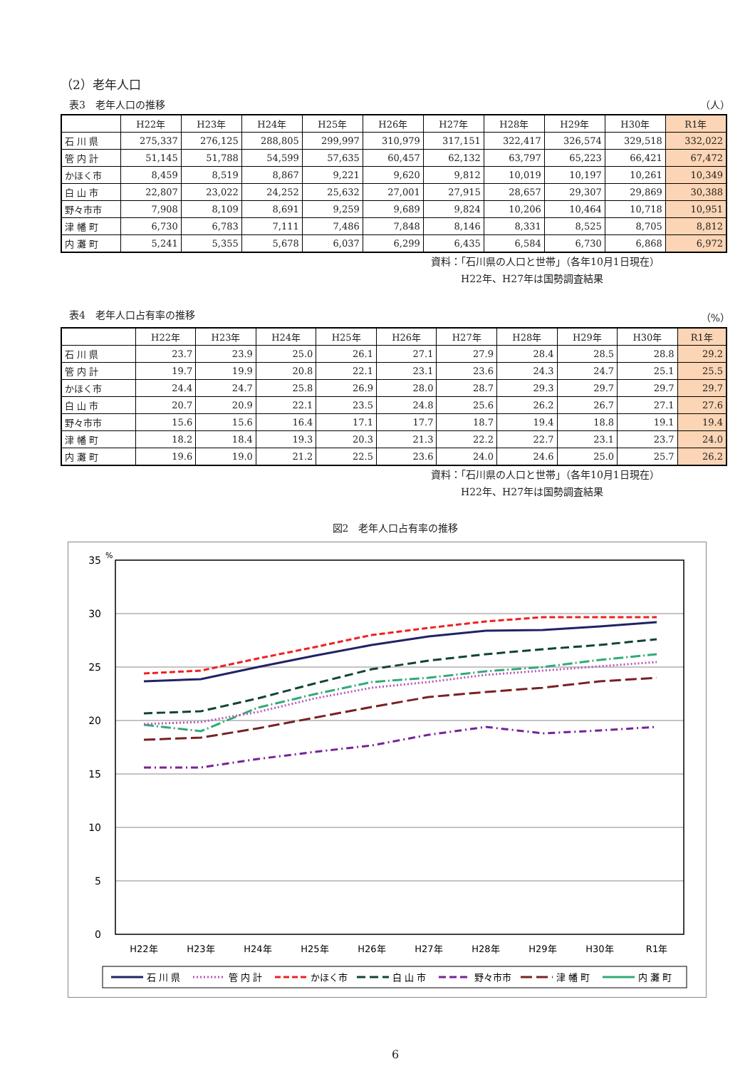（2）老年人口
表3　老年人口の推移 （人）
| | H22年 | H23年 | H24年 | H25年 | H26年 | H27年 | H28年 | H29年 | H30年 | R1年 |
| --- | --- | --- | --- | --- | --- | --- | --- | --- | --- | --- |
| 石 川 県 | 275,337 | 276,125 | 288,805 | 299,997 | 310,979 | 317,151 | 322,417 | 326,574 | 329,518 | 332,022 |
| 管 内 計 | 51,145 | 51,788 | 54,599 | 57,635 | 60,457 | 62,132 | 63,797 | 65,223 | 66,421 | 67,472 |
| かほく市 | 8,459 | 8,519 | 8,867 | 9,221 | 9,620 | 9,812 | 10,019 | 10,197 | 10,261 | 10,349 |
| 白 山 市 | 22,807 | 23,022 | 24,252 | 25,632 | 27,001 | 27,915 | 28,657 | 29,307 | 29,869 | 30,388 |
| 野々市市 | 7,908 | 8,109 | 8,691 | 9,259 | 9,689 | 9,824 | 10,206 | 10,464 | 10,718 | 10,951 |
| 津 幡 町 | 6,730 | 6,783 | 7,111 | 7,486 | 7,848 | 8,146 | 8,331 | 8,525 | 8,705 | 8,812 |
| 内 灘 町 | 5,241 | 5,355 | 5,678 | 6,037 | 6,299 | 6,435 | 6,584 | 6,730 | 6,868 | 6,972 |
資料：「石川県の人口と世帯」（各年10月1日現在）
　　　H22年、H27年は国勢調査結果
表4　老年人口占有率の推移 （%）
| | H22年 | H23年 | H24年 | H25年 | H26年 | H27年 | H28年 | H29年 | H30年 | R1年 |
| --- | --- | --- | --- | --- | --- | --- | --- | --- | --- | --- |
| 石 川 県 | 23.7 | 23.9 | 25.0 | 26.1 | 27.1 | 27.9 | 28.4 | 28.5 | 28.8 | 29.2 |
| 管 内 計 | 19.7 | 19.9 | 20.8 | 22.1 | 23.1 | 23.6 | 24.3 | 24.7 | 25.1 | 25.5 |
| かほく市 | 24.4 | 24.7 | 25.8 | 26.9 | 28.0 | 28.7 | 29.3 | 29.7 | 29.7 | 29.7 |
| 白 山 市 | 20.7 | 20.9 | 22.1 | 23.5 | 24.8 | 25.6 | 26.2 | 26.7 | 27.1 | 27.6 |
| 野々市市 | 15.6 | 15.6 | 16.4 | 17.1 | 17.7 | 18.7 | 19.4 | 18.8 | 19.1 | 19.4 |
| 津 幡 町 | 18.2 | 18.4 | 19.3 | 20.3 | 21.3 | 22.2 | 22.7 | 23.1 | 23.7 | 24.0 |
| 内 灘 町 | 19.6 | 19.0 | 21.2 | 22.5 | 23.6 | 24.0 | 24.6 | 25.0 | 25.7 | 26.2 |
資料：「石川県の人口と世帯」（各年10月1日現在）
　　　H22年、H27年は国勢調査結果
図2　老年人口占有率の推移
35
30
25
20
15
10
5
0
%
H22年
H23年
H24年
H25年
H26年
H27年
H28年
H29年
H30年
R1年
石 川 県
管 内 計
かほく市
白 山 市
野々市市
津 幡 町
内 灘 町
6